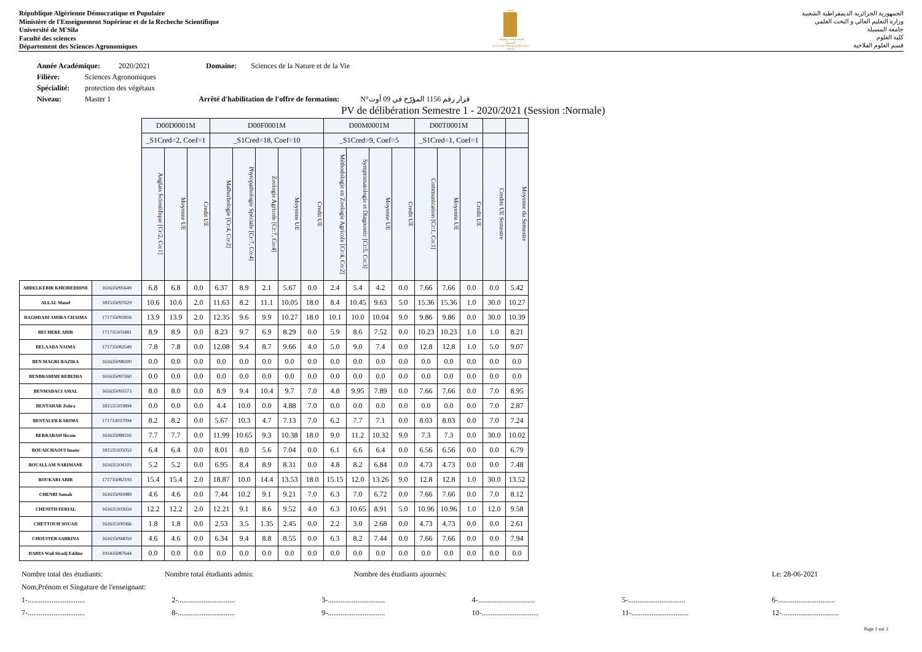République Algérienne Démocratique et Populaire
Ministère de l'Enseignement Supérieur et de la Recheche Scientifique
Université de M'Sila
Faculté des sciences
Département des Sciences Agronomiques
1985
جامعة محمد بوضياف - المسيلة
Université Mohamed Boudiaf - M'sila
الجمهورية الجزائرية الديمقراطية الشعبية
وزارة التعليم العالي و البحث العلمي
جامعة المسيلة
كلية العلوم
قسم العلوم الفلاحية
Année Académique: 2020/2021 Domaine: Sciences de la Nature et de la Vie
Filière: Sciences Agronomiques
Spécialité: protection des végétaux
Niveau: Master 1 Arrêté d'habilitation de l'offre de formation: N°قرار رقم 1156 المؤرّخ في 09 أوت
PV de délibération Semestre 1 - 2020/2021 (Session :Normale)
| | | D00D0001M | | | D00F0001M | | | | | D00M0001M | | | | D00T0001M | | | | |
| | | _S1Cred=2, Coef=1 | | | _S1Cred=18, Coef=10 | | | | | _S1Cred=9, Coef=5 | | | | _S1Cred=1, Coef=1 | | | | |
| | | Anglais Scientifique [Cr:2, Co:1] | Moyenne UE | Credit UE | Malherbologie [Cr:4, Co:2] | Phytopathologie Spéciale [Cr:7, Co:4] | Zoologie Agricole [Cr:7, Co:4] | Moyenne UE | Credit UE | Méthodologie en Zoologie Agricole [Cr:4, Co:2] | Symptomatologie et Diagnostic [Cr:5, Co:3] | Moyenne UE | Credit UE | Communication [Cr:1, Co:1] | Moyenne UE | Credit UE | Credits UE Semestre | Moyenne du Semestre |
| ABDELKEBIR KHEIREDDINE | 161635095649 | 6.8 | 6.8 | 0.0 | 6.37 | 8.9 | 2.1 | 5.67 | 0.0 | 2.4 | 5.4 | 4.2 | 0.0 | 7.66 | 7.66 | 0.0 | 0.0 | 5.42 |
| ALLAL Manel | 181535097629 | 10.6 | 10.6 | 2.0 | 11.63 | 8.2 | 11.1 | 10.05 | 18.0 | 8.4 | 10.45 | 9.63 | 5.0 | 15.36 | 15.36 | 1.0 | 30.0 | 10.27 |
| BAGHDADI AMIRA CHAIMA | 171735091816 | 13.9 | 13.9 | 2.0 | 12.35 | 9.6 | 9.9 | 10.27 | 18.0 | 10.1 | 10.0 | 10.04 | 9.0 | 9.86 | 9.86 | 0.0 | 30.0 | 10.39 |
| BECHERE ABIR | 171735103481 | 8.9 | 8.9 | 0.0 | 8.23 | 9.7 | 6.9 | 8.29 | 0.0 | 5.9 | 8.6 | 7.52 | 0.0 | 10.23 | 10.23 | 1.0 | 1.0 | 8.21 |
| BELAADA NAIMA | 171735082549 | 7.8 | 7.8 | 0.0 | 12.08 | 9.4 | 8.7 | 9.66 | 4.0 | 5.0 | 9.0 | 7.4 | 0.0 | 12.8 | 12.8 | 1.0 | 5.0 | 9.07 |
| BEN MAGRI RAZIKA | 161635098200 | 0.0 | 0.0 | 0.0 | 0.0 | 0.0 | 0.0 | 0.0 | 0.0 | 0.0 | 0.0 | 0.0 | 0.0 | 0.0 | 0.0 | 0.0 | 0.0 | 0.0 |
| BENBRAHIMI REBEIHA | 161635097260 | 0.0 | 0.0 | 0.0 | 0.0 | 0.0 | 0.0 | 0.0 | 0.0 | 0.0 | 0.0 | 0.0 | 0.0 | 0.0 | 0.0 | 0.0 | 0.0 | 0.0 |
| BENMADACI AMAL | 161635093573 | 8.0 | 8.0 | 0.0 | 8.9 | 9.4 | 10.4 | 9.7 | 7.0 | 4.8 | 9.95 | 7.89 | 0.0 | 7.66 | 7.66 | 0.0 | 7.0 | 8.95 |
| BENTAHAR Zohra | 181535103894 | 0.0 | 0.0 | 0.0 | 4.4 | 10.0 | 0.0 | 4.88 | 7.0 | 0.0 | 0.0 | 0.0 | 0.0 | 0.0 | 0.0 | 0.0 | 7.0 | 2.87 |
| BENTALEB KARIMA | 171733037094 | 8.2 | 8.2 | 0.0 | 5.67 | 10.3 | 4.7 | 7.13 | 7.0 | 6.2 | 7.7 | 7.1 | 0.0 | 8.03 | 8.03 | 0.0 | 7.0 | 7.24 |
| BERRABAH Ikram | 161635088316 | 7.7 | 7.7 | 0.0 | 11.99 | 10.65 | 9.3 | 10.38 | 18.0 | 9.0 | 11.2 | 10.32 | 9.0 | 7.3 | 7.3 | 0.0 | 30.0 | 10.02 |
| BOUAICHAOUI Imane | 181535105053 | 6.4 | 6.4 | 0.0 | 8.01 | 8.0 | 5.6 | 7.04 | 0.0 | 6.1 | 6.6 | 6.4 | 0.0 | 6.56 | 6.56 | 0.0 | 0.0 | 6.79 |
| BOUALLAM NARIMANE | 161635104103 | 5.2 | 5.2 | 0.0 | 6.95 | 8.4 | 8.9 | 8.31 | 0.0 | 4.8 | 8.2 | 6.84 | 0.0 | 4.73 | 4.73 | 0.0 | 0.0 | 7.48 |
| BOUKARI ABIR | 171735082193 | 15.4 | 15.4 | 2.0 | 18.87 | 10.0 | 14.4 | 13.53 | 18.0 | 15.15 | 12.0 | 13.26 | 9.0 | 12.8 | 12.8 | 1.0 | 30.0 | 13.52 |
| CHENBI Samah | 161635093989 | 4.6 | 4.6 | 0.0 | 7.44 | 10.2 | 9.1 | 9.21 | 7.0 | 6.3 | 7.0 | 6.72 | 0.0 | 7.66 | 7.66 | 0.0 | 7.0 | 8.12 |
| CHENITH FERIAL | 161635102659 | 12.2 | 12.2 | 2.0 | 12.21 | 9.1 | 8.6 | 9.52 | 4.0 | 6.3 | 10.65 | 8.91 | 5.0 | 10.96 | 10.96 | 1.0 | 12.0 | 9.58 |
| CHETTOUH SOUAD | 161635100366 | 1.8 | 1.8 | 0.0 | 2.53 | 3.5 | 1.35 | 2.45 | 0.0 | 2.2 | 3.0 | 2.68 | 0.0 | 4.73 | 4.73 | 0.0 | 0.0 | 2.61 |
| CHOUITER SABRINA | 161635094059 | 4.6 | 4.6 | 0.0 | 6.34 | 9.4 | 8.8 | 8.55 | 0.0 | 6.3 | 8.2 | 7.44 | 0.0 | 7.66 | 7.66 | 0.0 | 0.0 | 7.94 |
| DAHIA Wail Siradj Eddine | 191435087644 | 0.0 | 0.0 | 0.0 | 0.0 | 0.0 | 0.0 | 0.0 | 0.0 | 0.0 | 0.0 | 0.0 | 0.0 | 0.0 | 0.0 | 0.0 | 0.0 | 0.0 |
Nombre total des étudiants: Nombre total étudiants admis: Nombre des étudiants ajournés: Le: 28-06-2021
Nom,Prénom et Singature de l'enseignant:
1-............................... 2-............................... 3-............................... 4-............................... 5-............................... 6-...............................
7-............................... 8-............................... 9-............................... 10-............................... 11-............................... 12-...............................
Page 1 sur 3